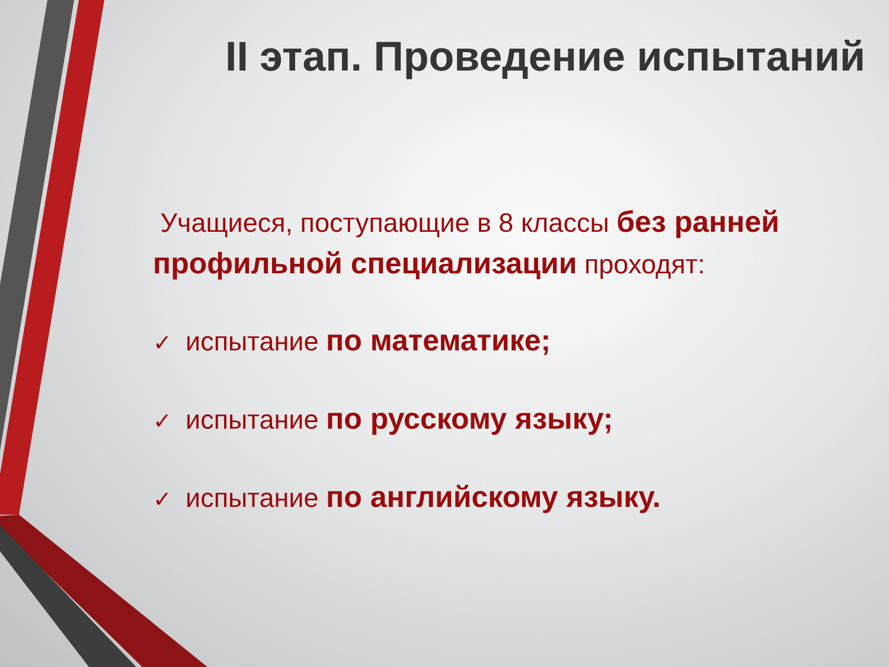II этап. Проведение испытаний
Учащиеся, поступающие в 8 классы без ранней профильной специализации проходят:
✓ испытание по математике;
✓ испытание по русскому языку;
✓ испытание по английскому языку.